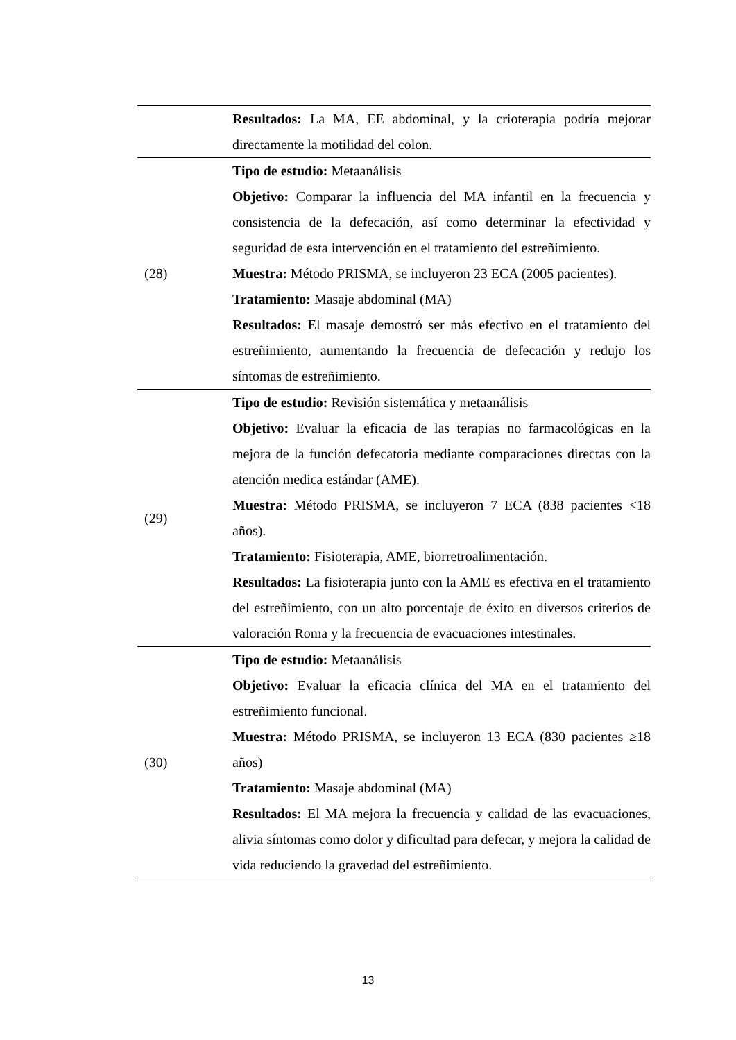| | Resultados: La MA, EE abdominal, y la crioterapia podría mejorar directamente la motilidad del colon. |
| (28) | Tipo de estudio: Metaanálisis Objetivo: Comparar la influencia del MA infantil en la frecuencia y consistencia de la defecación, así como determinar la efectividad y seguridad de esta intervención en el tratamiento del estreñimiento. Muestra: Método PRISMA, se incluyeron 23 ECA (2005 pacientes). Tratamiento: Masaje abdominal (MA) Resultados: El masaje demostró ser más efectivo en el tratamiento del estreñimiento, aumentando la frecuencia de defecación y redujo los síntomas de estreñimiento. |
| (29) | Tipo de estudio: Revisión sistemática y metaanálisis Objetivo: Evaluar la eficacia de las terapias no farmacológicas en la mejora de la función defecatoria mediante comparaciones directas con la atención medica estándar (AME). Muestra: Método PRISMA, se incluyeron 7 ECA (838 pacientes <18 años). Tratamiento: Fisioterapia, AME, biorretroalimentación. Resultados: La fisioterapia junto con la AME es efectiva en el tratamiento del estreñimiento, con un alto porcentaje de éxito en diversos criterios de valoración Roma y la frecuencia de evacuaciones intestinales. |
| (30) | Tipo de estudio: Metaanálisis Objetivo: Evaluar la eficacia clínica del MA en el tratamiento del estreñimiento funcional. Muestra: Método PRISMA, se incluyeron 13 ECA (830 pacientes ≥18 años) Tratamiento: Masaje abdominal (MA) Resultados: El MA mejora la frecuencia y calidad de las evacuaciones, alivia síntomas como dolor y dificultad para defecar, y mejora la calidad de vida reduciendo la gravedad del estreñimiento. |
13